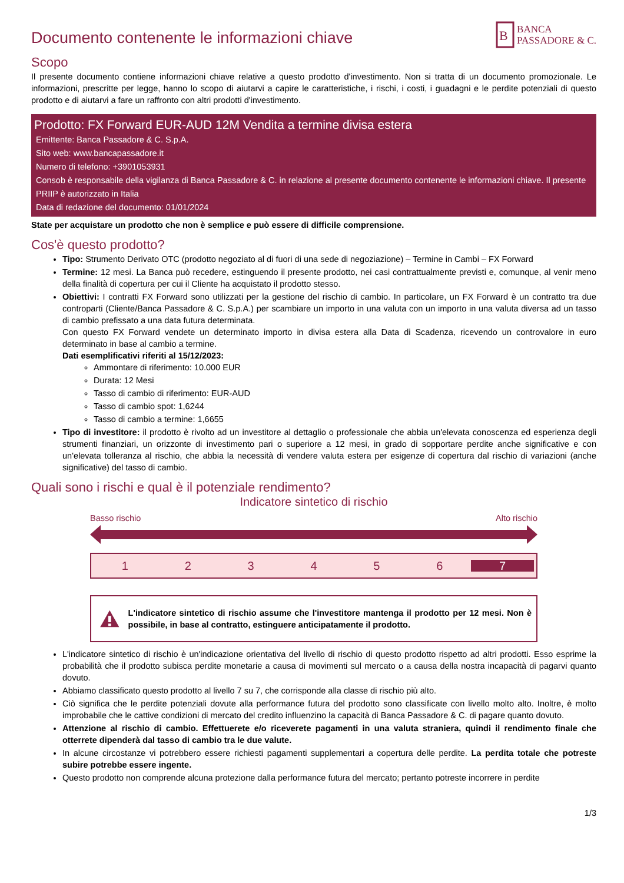Documento contenente le informazioni chiave
B
BANCA
PASSADORE & C.
Scopo
Il presente documento contiene informazioni chiave relative a questo prodotto d'investimento. Non si tratta di un documento promozionale. Le informazioni, prescritte per legge, hanno lo scopo di aiutarvi a capire le caratteristiche, i rischi, i costi, i guadagni e le perdite potenziali di questo prodotto e di aiutarvi a fare un raffronto con altri prodotti d'investimento.
Prodotto: FX Forward EUR-AUD 12M Vendita a termine divisa estera
Emittente: Banca Passadore & C. S.p.A.
Sito web: www.bancapassadore.it
Numero di telefono: +3901053931
Consob è responsabile della vigilanza di Banca Passadore & C. in relazione al presente documento contenente le informazioni chiave. Il presente PRIIP è autorizzato in Italia
Data di redazione del documento: 01/01/2024
State per acquistare un prodotto che non è semplice e può essere di difficile comprensione.
Cos'è questo prodotto?
Tipo: Strumento Derivato OTC (prodotto negoziato al di fuori di una sede di negoziazione) – Termine in Cambi – FX Forward
Termine: 12 mesi. La Banca può recedere, estinguendo il presente prodotto, nei casi contrattualmente previsti e, comunque, al venir meno della finalità di copertura per cui il Cliente ha acquistato il prodotto stesso.
Obiettivi: I contratti FX Forward sono utilizzati per la gestione del rischio di cambio. In particolare, un FX Forward è un contratto tra due controparti (Cliente/Banca Passadore & C. S.p.A.) per scambiare un importo in una valuta con un importo in una valuta diversa ad un tasso di cambio prefissato a una data futura determinata.
Con questo FX Forward vendete un determinato importo in divisa estera alla Data di Scadenza, ricevendo un controvalore in euro determinato in base al cambio a termine.
Dati esemplificativi riferiti al 15/12/2023:
Ammontare di riferimento: 10.000 EUR
Durata: 12 Mesi
Tasso di cambio di riferimento: EUR-AUD
Tasso di cambio spot: 1,6244
Tasso di cambio a termine: 1,6655
Tipo di investitore: il prodotto è rivolto ad un investitore al dettaglio o professionale che abbia un'elevata conoscenza ed esperienza degli strumenti finanziari, un orizzonte di investimento pari o superiore a 12 mesi, in grado di sopportare perdite anche significative e con un'elevata tolleranza al rischio, che abbia la necessità di vendere valuta estera per esigenze di copertura dal rischio di variazioni (anche significative) del tasso di cambio.
Quali sono i rischi e qual è il potenziale rendimento?
Indicatore sintetico di rischio
Basso rischio Alto rischio
1 2 3 4 5 6 7
L'indicatore sintetico di rischio assume che l'investitore mantenga il prodotto per 12 mesi. Non è possibile, in base al contratto, estinguere anticipatamente il prodotto.
L'indicatore sintetico di rischio è un'indicazione orientativa del livello di rischio di questo prodotto rispetto ad altri prodotti. Esso esprime la probabilità che il prodotto subisca perdite monetarie a causa di movimenti sul mercato o a causa della nostra incapacità di pagarvi quanto dovuto.
Abbiamo classificato questo prodotto al livello 7 su 7, che corrisponde alla classe di rischio più alto.
Ciò significa che le perdite potenziali dovute alla performance futura del prodotto sono classificate con livello molto alto. Inoltre, è molto improbabile che le cattive condizioni di mercato del credito influenzino la capacità di Banca Passadore & C. di pagare quanto dovuto.
Attenzione al rischio di cambio. Effettuerete e/o riceverete pagamenti in una valuta straniera, quindi il rendimento finale che otterrete dipenderà dal tasso di cambio tra le due valute.
In alcune circostanze vi potrebbero essere richiesti pagamenti supplementari a copertura delle perdite. La perdita totale che potreste subire potrebbe essere ingente.
Questo prodotto non comprende alcuna protezione dalla performance futura del mercato; pertanto potreste incorrere in perdite
1/3